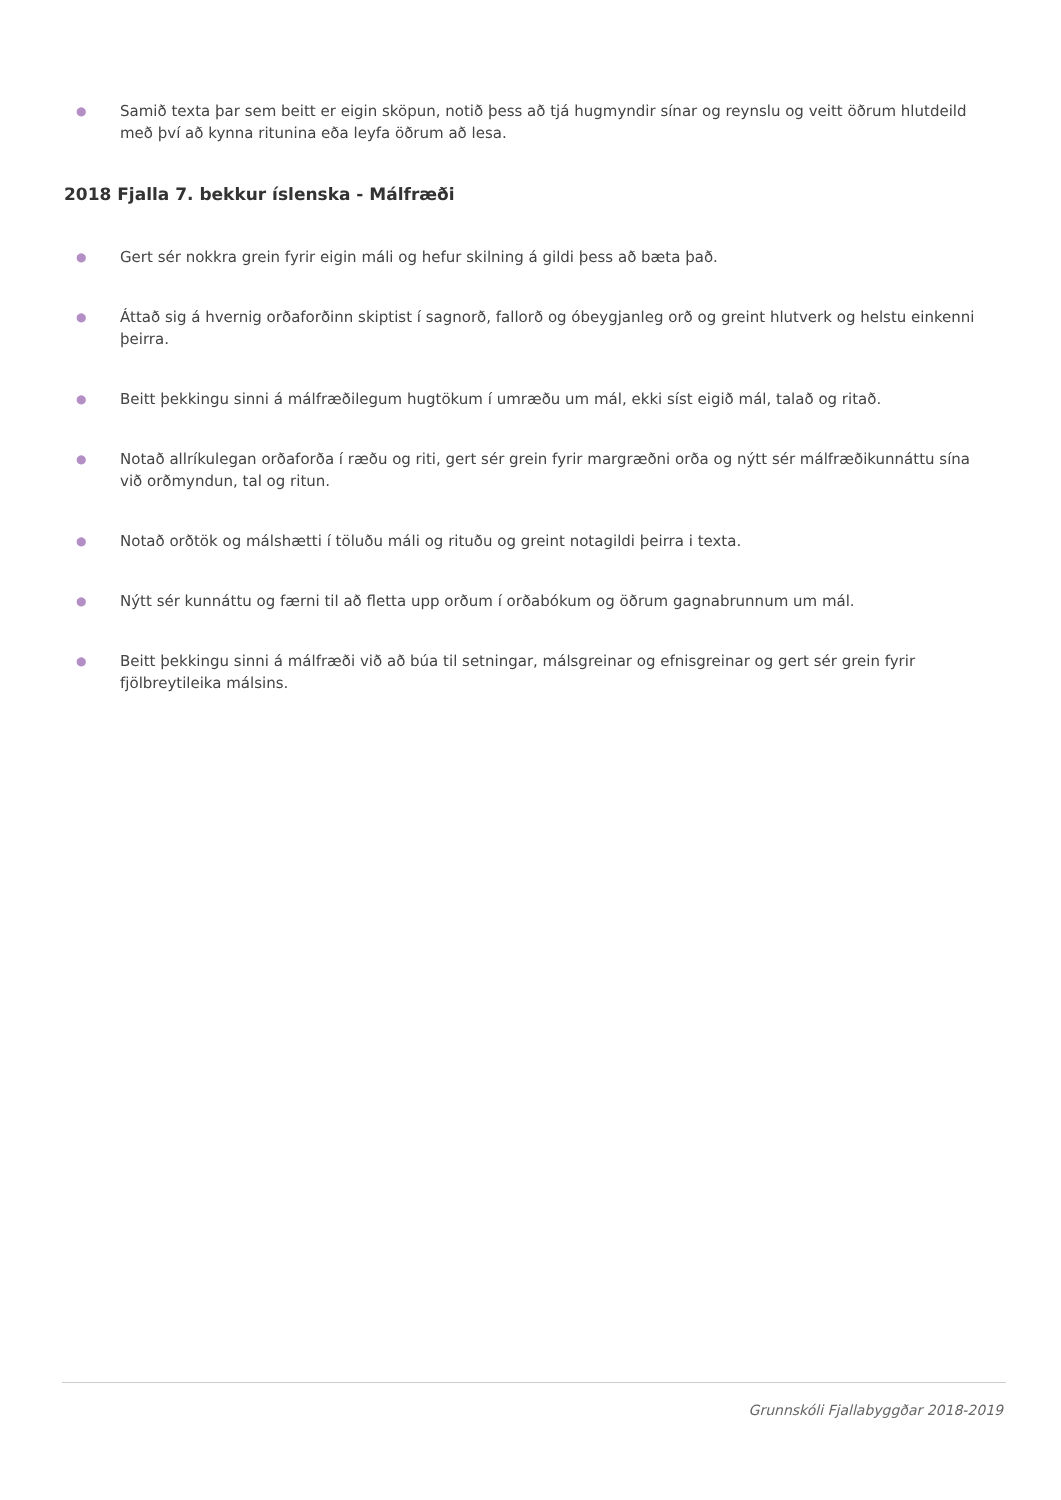● Samið texta þar sem beitt er eigin sköpun, notið þess að tjá hugmyndir sínar og reynslu og veitt öðrum hlutdeild með því að kynna ritunina eða leyfa öðrum að lesa.
2018 Fjalla 7. bekkur íslenska - Málfræði
● Gert sér nokkra grein fyrir eigin máli og hefur skilning á gildi þess að bæta það.
● Áttað sig á hvernig orðaforðinn skiptist í sagnorð, fallorð og óbeygjanleg orð og greint hlutverk og helstu einkenni þeirra.
● Beitt þekkingu sinni á málfræðilegum hugtökum í umræðu um mál, ekki síst eigið mál, talað og ritað.
● Notað allríkulegan orðaforða í ræðu og riti, gert sér grein fyrir margræðni orða og nýtt sér málfræðikunnáttu sína við orðmyndun, tal og ritun.
● Notað orðtök og málshætti í töluðu máli og rituðu og greint notagildi þeirra i texta.
● Nýtt sér kunnáttu og færni til að fletta upp orðum í orðabókum og öðrum gagnabrunnum um mál.
● Beitt þekkingu sinni á málfræði við að búa til setningar, málsgreinar og efnisgreinar og gert sér grein fyrir fjölbreytileika málsins.
Grunnskóli Fjallabyggðar 2018-2019